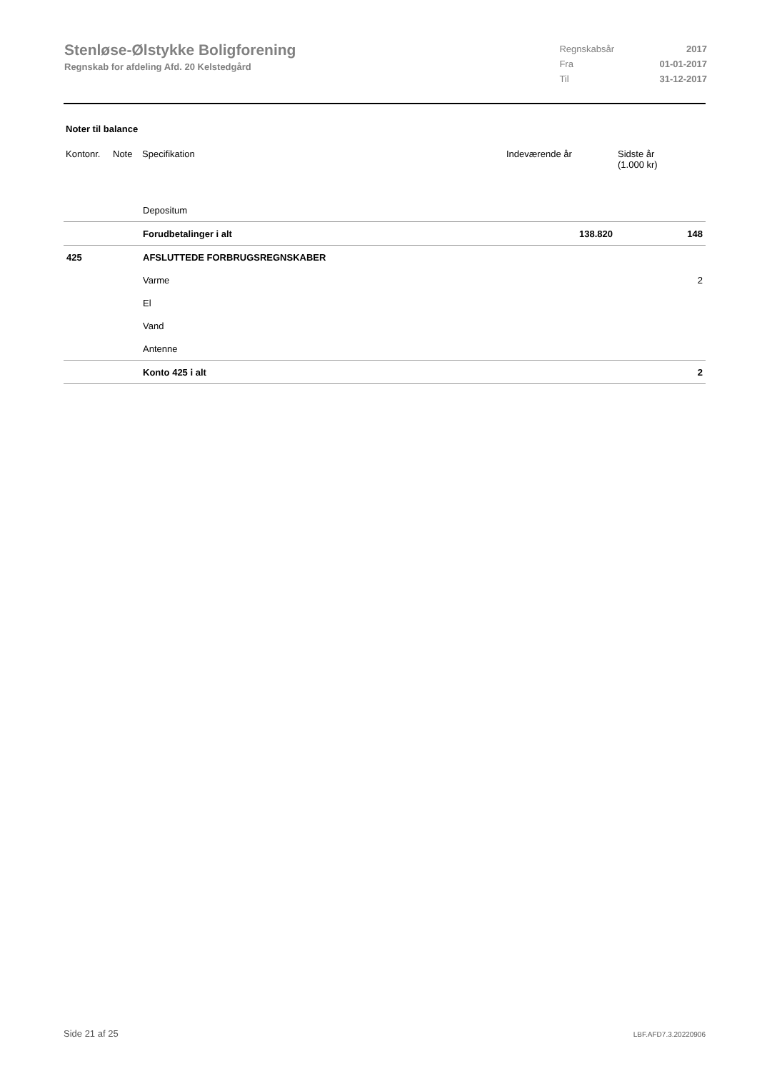Stenløse-Ølstykke Boligforening
Regnskab for afdeling Afd. 20 Kelstedgård
| Regnskabsår | 2017 |
| Fra | 01-01-2017 |
| Til | 31-12-2017 |
Noter til balance
| Kontonr. | Note | Specifikation | Indeværende år | Sidste år (1.000 kr) |
| --- | --- | --- | --- | --- |
| | | Depositum | | |
| | | Forudbetalinger i alt | 138.820 | 148 |
| 425 | | AFSLUTTEDE FORBRUGSREGNSKABER | | |
| | | Varme | | 2 |
| | | El | | |
| | | Vand | | |
| | | Antenne | | |
| | | Konto 425 i alt | | 2 |
Side 21 af 25 LBF.AFD7.3.20220906